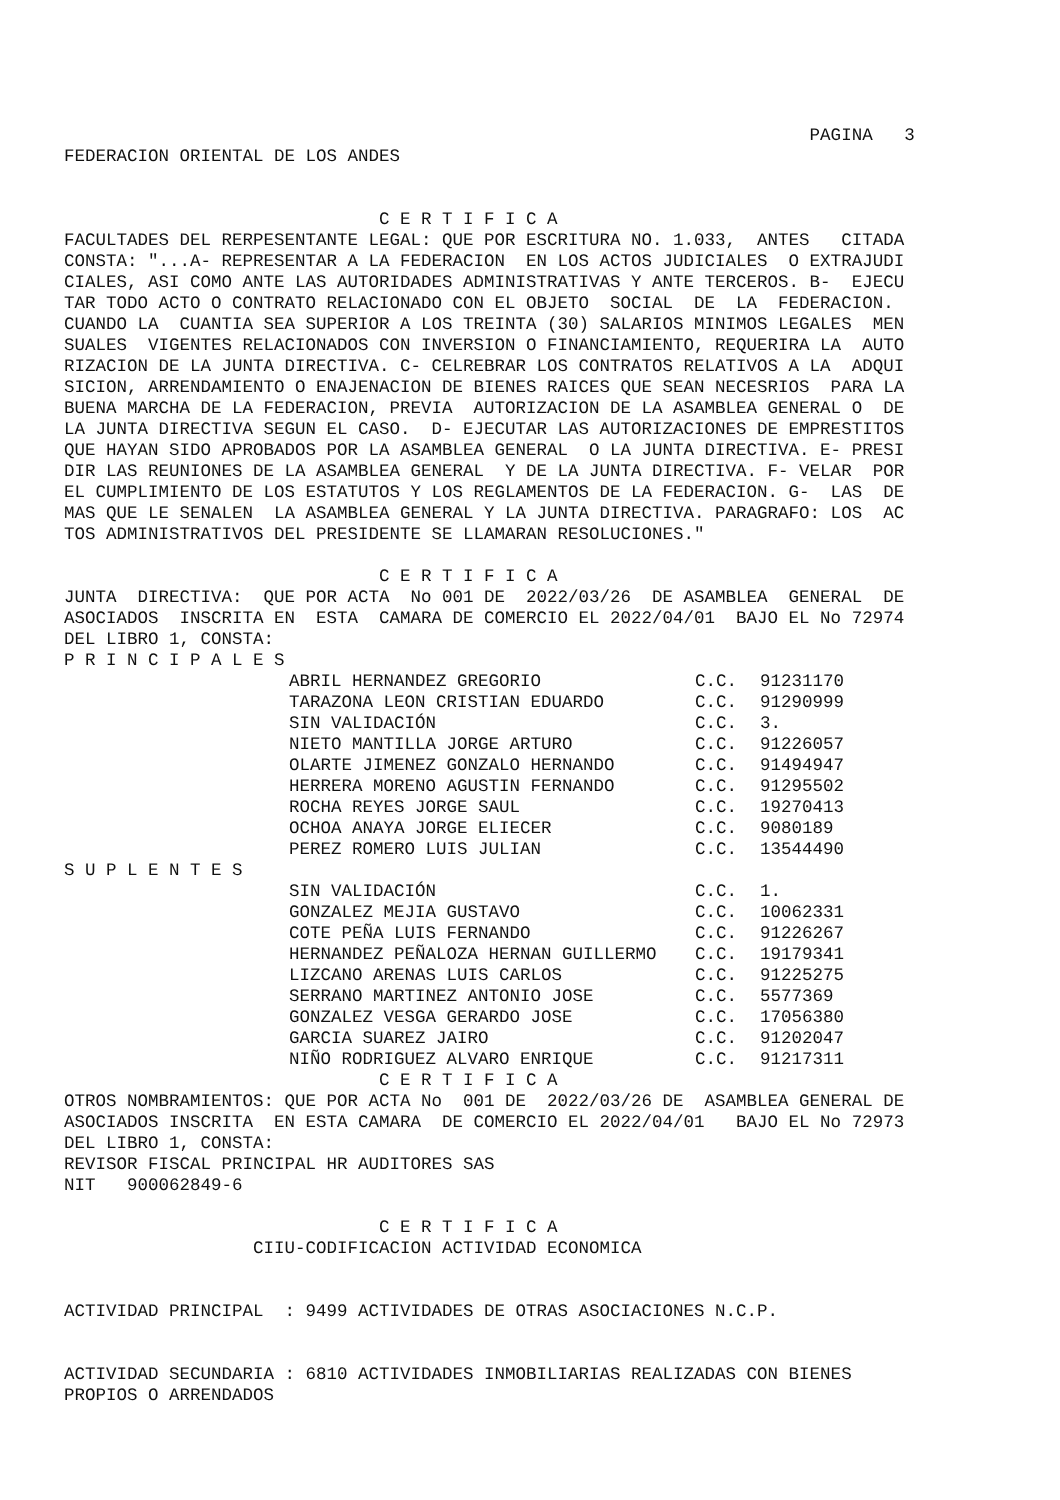PAGINA   3
FEDERACION ORIENTAL DE LOS ANDES


                              C E R T I F I C A
FACULTADES DEL RERPESENTANTE LEGAL: QUE POR ESCRITURA NO. 1.033,  ANTES   CITADA
CONSTA: "...A- REPRESENTAR A LA FEDERACION  EN LOS ACTOS JUDICIALES  O EXTRAJUDI
CIALES, ASI COMO ANTE LAS AUTORIDADES ADMINISTRATIVAS Y ANTE TERCEROS. B-  EJECU
TAR TODO ACTO O CONTRATO RELACIONADO CON EL OBJETO  SOCIAL  DE  LA  FEDERACION.
CUANDO LA  CUANTIA SEA SUPERIOR A LOS TREINTA (30) SALARIOS MINIMOS LEGALES  MEN
SUALES  VIGENTES RELACIONADOS CON INVERSION O FINANCIAMIENTO, REQUERIRA LA  AUTO
RIZACION DE LA JUNTA DIRECTIVA. C- CELREBRAR LOS CONTRATOS RELATIVOS A LA  ADQUI
SICION, ARRENDAMIENTO O ENAJENACION DE BIENES RAICES QUE SEAN NECESRIOS  PARA LA
BUENA MARCHA DE LA FEDERACION, PREVIA  AUTORIZACION DE LA ASAMBLEA GENERAL O  DE
LA JUNTA DIRECTIVA SEGUN EL CASO.  D- EJECUTAR LAS AUTORIZACIONES DE EMPRESTITOS
QUE HAYAN SIDO APROBADOS POR LA ASAMBLEA GENERAL  O LA JUNTA DIRECTIVA. E- PRESI
DIR LAS REUNIONES DE LA ASAMBLEA GENERAL  Y DE LA JUNTA DIRECTIVA. F- VELAR  POR
EL CUMPLIMIENTO DE LOS ESTATUTOS Y LOS REGLAMENTOS DE LA FEDERACION. G-  LAS  DE
MAS QUE LE SENALEN  LA ASAMBLEA GENERAL Y LA JUNTA DIRECTIVA. PARAGRAFO: LOS  AC
TOS ADMINISTRATIVOS DEL PRESIDENTE SE LLAMARAN RESOLUCIONES."

                              C E R T I F I C A
JUNTA  DIRECTIVA:  QUE POR ACTA  No 001 DE  2022/03/26  DE ASAMBLEA  GENERAL  DE
ASOCIADOS  INSCRITA EN  ESTA  CAMARA DE COMERCIO EL 2022/04/01  BAJO EL No 72974
DEL LIBRO 1, CONSTA:
P R I N C I P A L E S
| ABRIL HERNANDEZ GREGORIO | C.C. | 91231170 |
| TARAZONA LEON CRISTIAN EDUARDO | C.C. | 91290999 |
| SIN VALIDACIÓN | C.C. | 3. |
| NIETO MANTILLA JORGE ARTURO | C.C. | 91226057 |
| OLARTE JIMENEZ GONZALO HERNANDO | C.C. | 91494947 |
| HERRERA MORENO AGUSTIN FERNANDO | C.C. | 91295502 |
| ROCHA REYES JORGE SAUL | C.C. | 19270413 |
| OCHOA ANAYA JORGE ELIECER | C.C. | 9080189 |
| PEREZ ROMERO LUIS JULIAN | C.C. | 13544490 |
S U P L E N T E S
| SIN VALIDACIÓN | C.C. | 1. |
| GONZALEZ MEJIA GUSTAVO | C.C. | 10062331 |
| COTE PEÑA LUIS FERNANDO | C.C. | 91226267 |
| HERNANDEZ PEÑALOZA HERNAN GUILLERMO | C.C. | 19179341 |
| LIZCANO ARENAS LUIS CARLOS | C.C. | 91225275 |
| SERRANO MARTINEZ ANTONIO JOSE | C.C. | 5577369 |
| GONZALEZ VESGA GERARDO JOSE | C.C. | 17056380 |
| GARCIA SUAREZ JAIRO | C.C. | 91202047 |
| NIÑO RODRIGUEZ ALVARO ENRIQUE | C.C. | 91217311 |
                              C E R T I F I C A
OTROS NOMBRAMIENTOS: QUE POR ACTA No  001 DE  2022/03/26 DE  ASAMBLEA GENERAL DE
ASOCIADOS INSCRITA  EN ESTA CAMARA  DE COMERCIO EL 2022/04/01   BAJO EL No 72973
DEL LIBRO 1, CONSTA:
REVISOR FISCAL PRINCIPAL HR AUDITORES SAS
NIT   900062849-6

                              C E R T I F I C A
                  CIIU-CODIFICACION ACTIVIDAD ECONOMICA


ACTIVIDAD PRINCIPAL  : 9499 ACTIVIDADES DE OTRAS ASOCIACIONES N.C.P.


ACTIVIDAD SECUNDARIA : 6810 ACTIVIDADES INMOBILIARIAS REALIZADAS CON BIENES
PROPIOS O ARRENDADOS